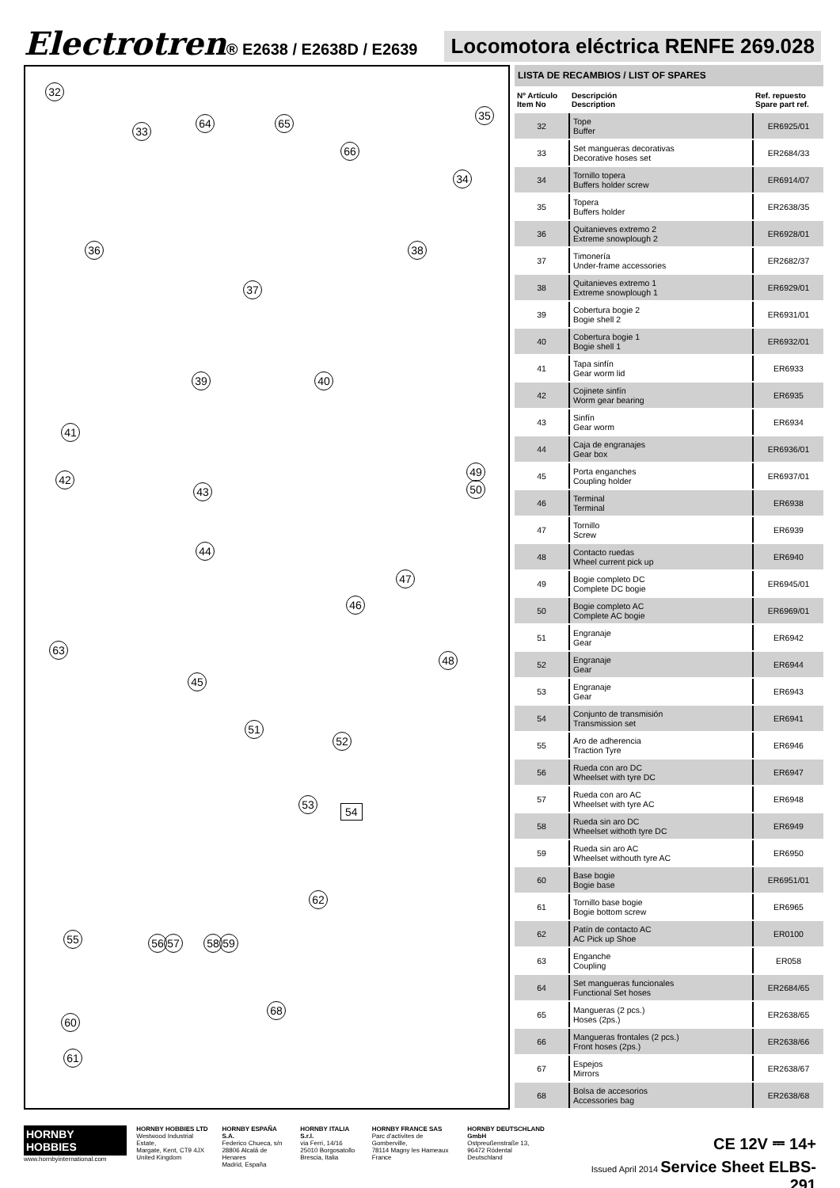Electrotren® E2638 / E2638D / E2639
Locomotora eléctrica RENFE 269.028
32
33
64 65
66
35
34
36 38
37
39 40
41
42
43
49
50
44
47
46
63
45
48
51
52
53
54
55 56 57 58 59
62
68
60
61
| LISTA DE RECAMBIOS / LIST OF SPARES | | |
| --- | --- | --- |
| Nº Artículo Item No | Descripción Description | Ref. repuesto Spare part ref. |
| 32 | Tope Buffer | ER6925/01 |
| 33 | Set mangueras decorativas Decorative hoses set | ER2684/33 |
| 34 | Tornillo topera Buffers holder screw | ER6914/07 |
| 35 | Topera Buffers holder | ER2638/35 |
| 36 | Quitanieves extremo 2 Extreme snowplough 2 | ER6928/01 |
| 37 | Timonería Under-frame accessories | ER2682/37 |
| 38 | Quitanieves extremo 1 Extreme snowplough 1 | ER6929/01 |
| 39 | Cobertura bogie 2 Bogie shell 2 | ER6931/01 |
| 40 | Cobertura bogie 1 Bogie shell 1 | ER6932/01 |
| 41 | Tapa sinfín Gear worm lid | ER6933 |
| 42 | Cojinete sinfín Worm gear bearing | ER6935 |
| 43 | Sinfín Gear worm | ER6934 |
| 44 | Caja de engranajes Gear box | ER6936/01 |
| 45 | Porta enganches Coupling holder | ER6937/01 |
| 46 | Terminal Terminal | ER6938 |
| 47 | Tornillo Screw | ER6939 |
| 48 | Contacto ruedas Wheel current pick up | ER6940 |
| 49 | Bogie completo DC Complete DC bogie | ER6945/01 |
| 50 | Bogie completo AC Complete AC bogie | ER6969/01 |
| 51 | Engranaje Gear | ER6942 |
| 52 | Engranaje Gear | ER6944 |
| 53 | Engranaje Gear | ER6943 |
| 54 | Conjunto de transmisión Transmission set | ER6941 |
| 55 | Aro de adherencia Traction Tyre | ER6946 |
| 56 | Rueda con aro DC Wheelset with tyre DC | ER6947 |
| 57 | Rueda con aro AC Wheelset with tyre AC | ER6948 |
| 58 | Rueda sin aro DC Wheelset withoth tyre DC | ER6949 |
| 59 | Rueda sin aro AC Wheelset withouth tyre AC | ER6950 |
| 60 | Base bogie Bogie base | ER6951/01 |
| 61 | Tornillo base bogie Bogie bottom screw | ER6965 |
| 62 | Patín de contacto AC AC Pick up Shoe | ER0100 |
| 63 | Enganche Coupling | ER058 |
| 64 | Set mangueras funcionales Functional Set hoses | ER2684/65 |
| 65 | Mangueras (2 pcs.) Hoses (2ps.) | ER2638/65 |
| 66 | Mangueras frontales (2 pcs.) Front hoses (2ps.) | ER2638/66 |
| 67 | Espejos Mirrors | ER2638/67 |
| 68 | Bolsa de accesorios Accessories bag | ER2638/68 |
HORNBY HOBBIES
www.hornbyinternational.com
HORNBY HOBBIES LTD
Westwood Industrial Estate,
Margate, Kent, CT9 4JX
United Kingdom
HORNBY ESPAÑA S.A.
Federico Chueca, s/n
28806 Alcalá de Henares
Madrid, España
HORNBY ITALIA S.r.l.
via Ferri, 14/16
25010 Borgosatollo
Brescia, Italia
HORNBY FRANCE SAS
Parc d'activites de Gomberville,
78114 Magny les Hameaux
France
HORNBY DEUTSCHLAND GmbH
Ostpreußenstraße 13,
96472 Rödental
Deutschland
CE 12V ⎓ 14+
Issued April 2014 Service Sheet ELBS-291